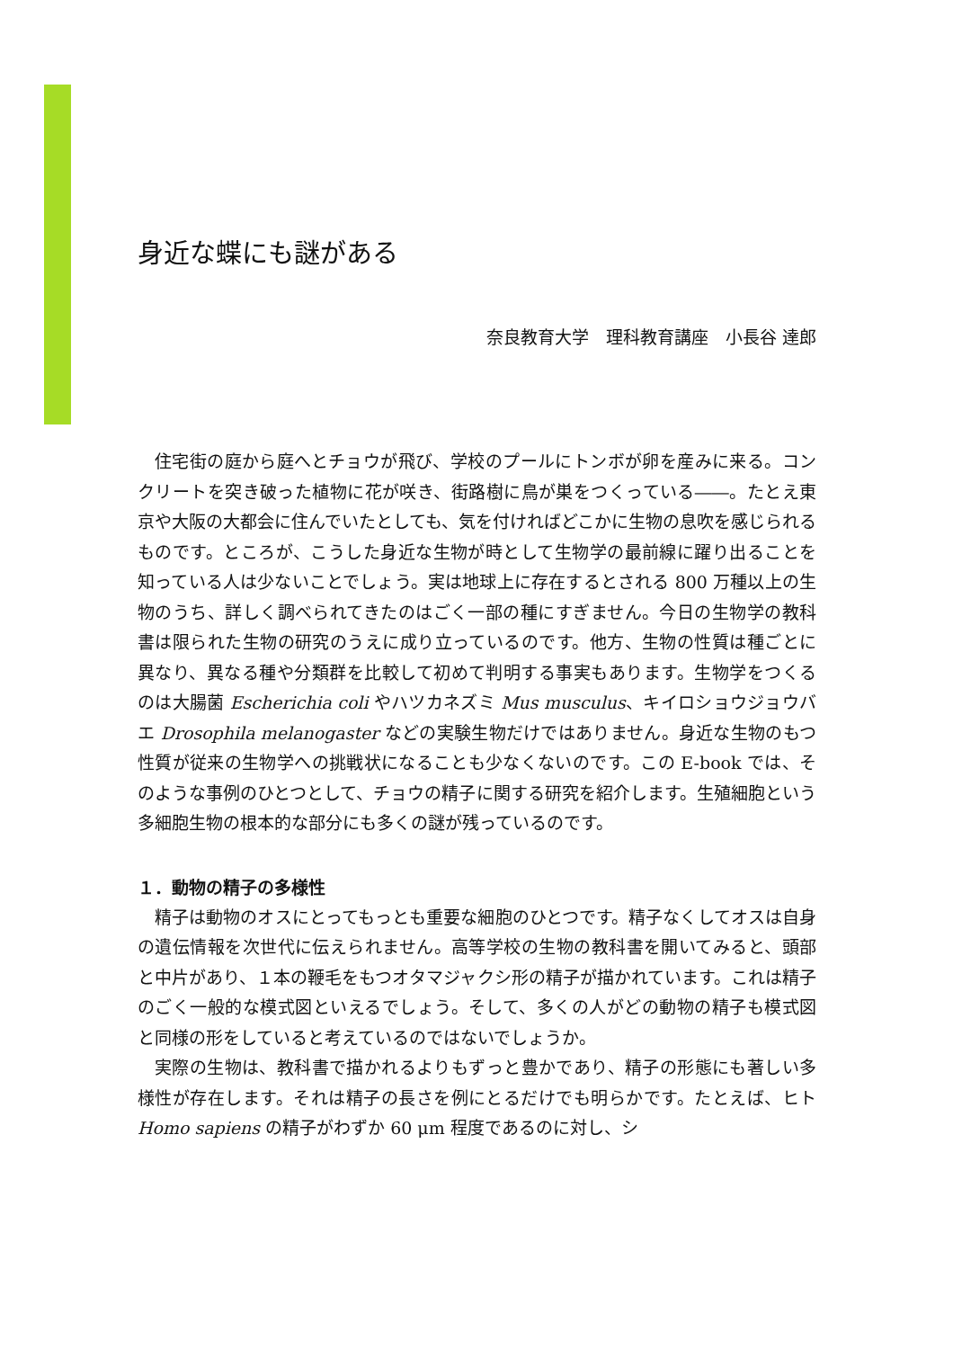身近な蝶にも謎がある
奈良教育大学　理科教育講座　小長谷 達郎
住宅街の庭から庭へとチョウが飛び、学校のプールにトンボが卵を産みに来る。コンクリートを突き破った植物に花が咲き、街路樹に鳥が巣をつくっている――。たとえ東京や大阪の大都会に住んでいたとしても、気を付ければどこかに生物の息吹を感じられるものです。ところが、こうした身近な生物が時として生物学の最前線に躍り出ることを知っている人は少ないことでしょう。実は地球上に存在するとされる 800 万種以上の生物のうち、詳しく調べられてきたのはごく一部の種にすぎません。今日の生物学の教科書は限られた生物の研究のうえに成り立っているのです。他方、生物の性質は種ごとに異なり、異なる種や分類群を比較して初めて判明する事実もあります。生物学をつくるのは大腸菌 Escherichia coli やハツカネズミ Mus musculus、キイロショウジョウバエ Drosophila melanogaster などの実験生物だけではありません。身近な生物のもつ性質が従来の生物学への挑戦状になることも少なくないのです。この E-book では、そのような事例のひとつとして、チョウの精子に関する研究を紹介します。生殖細胞という多細胞生物の根本的な部分にも多くの謎が残っているのです。
１．動物の精子の多様性
精子は動物のオスにとってもっとも重要な細胞のひとつです。精子なくしてオスは自身の遺伝情報を次世代に伝えられません。高等学校の生物の教科書を開いてみると、頭部と中片があり、１本の鞭毛をもつオタマジャクシ形の精子が描かれています。これは精子のごく一般的な模式図といえるでしょう。そして、多くの人がどの動物の精子も模式図と同様の形をしていると考えているのではないでしょうか。
実際の生物は、教科書で描かれるよりもずっと豊かであり、精子の形態にも著しい多様性が存在します。それは精子の長さを例にとるだけでも明らかです。たとえば、ヒト Homo sapiens の精子がわずか 60 μm 程度であるのに対し、シ